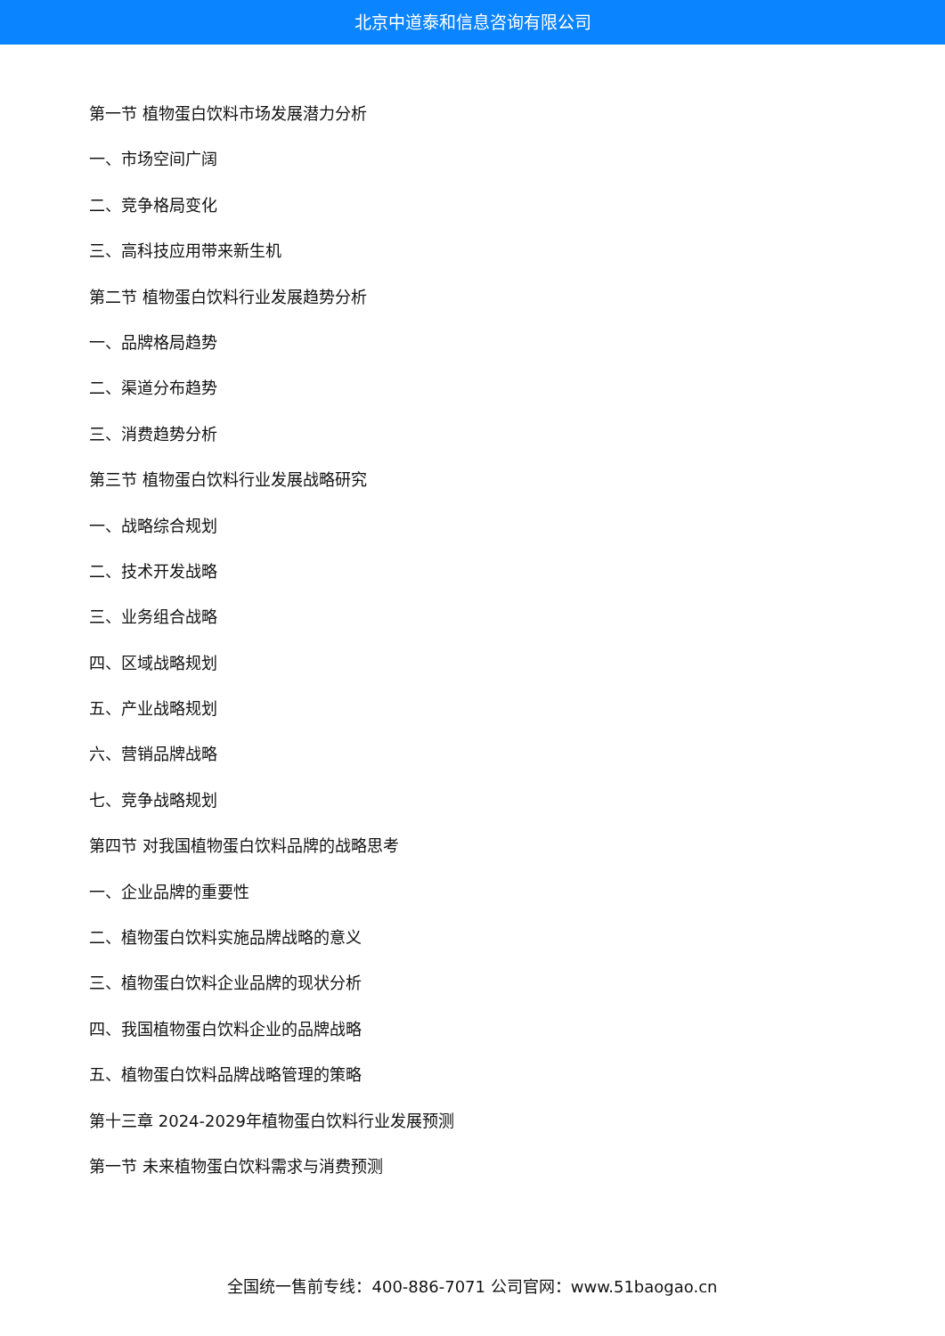北京中道泰和信息咨询有限公司
第一节 植物蛋白饮料市场发展潜力分析
一、市场空间广阔
二、竞争格局变化
三、高科技应用带来新生机
第二节 植物蛋白饮料行业发展趋势分析
一、品牌格局趋势
二、渠道分布趋势
三、消费趋势分析
第三节 植物蛋白饮料行业发展战略研究
一、战略综合规划
二、技术开发战略
三、业务组合战略
四、区域战略规划
五、产业战略规划
六、营销品牌战略
七、竞争战略规划
第四节 对我国植物蛋白饮料品牌的战略思考
一、企业品牌的重要性
二、植物蛋白饮料实施品牌战略的意义
三、植物蛋白饮料企业品牌的现状分析
四、我国植物蛋白饮料企业的品牌战略
五、植物蛋白饮料品牌战略管理的策略
第十三章 2024-2029年植物蛋白饮料行业发展预测
第一节 未来植物蛋白饮料需求与消费预测
全国统一售前专线：400-886-7071 公司官网：www.51baogao.cn